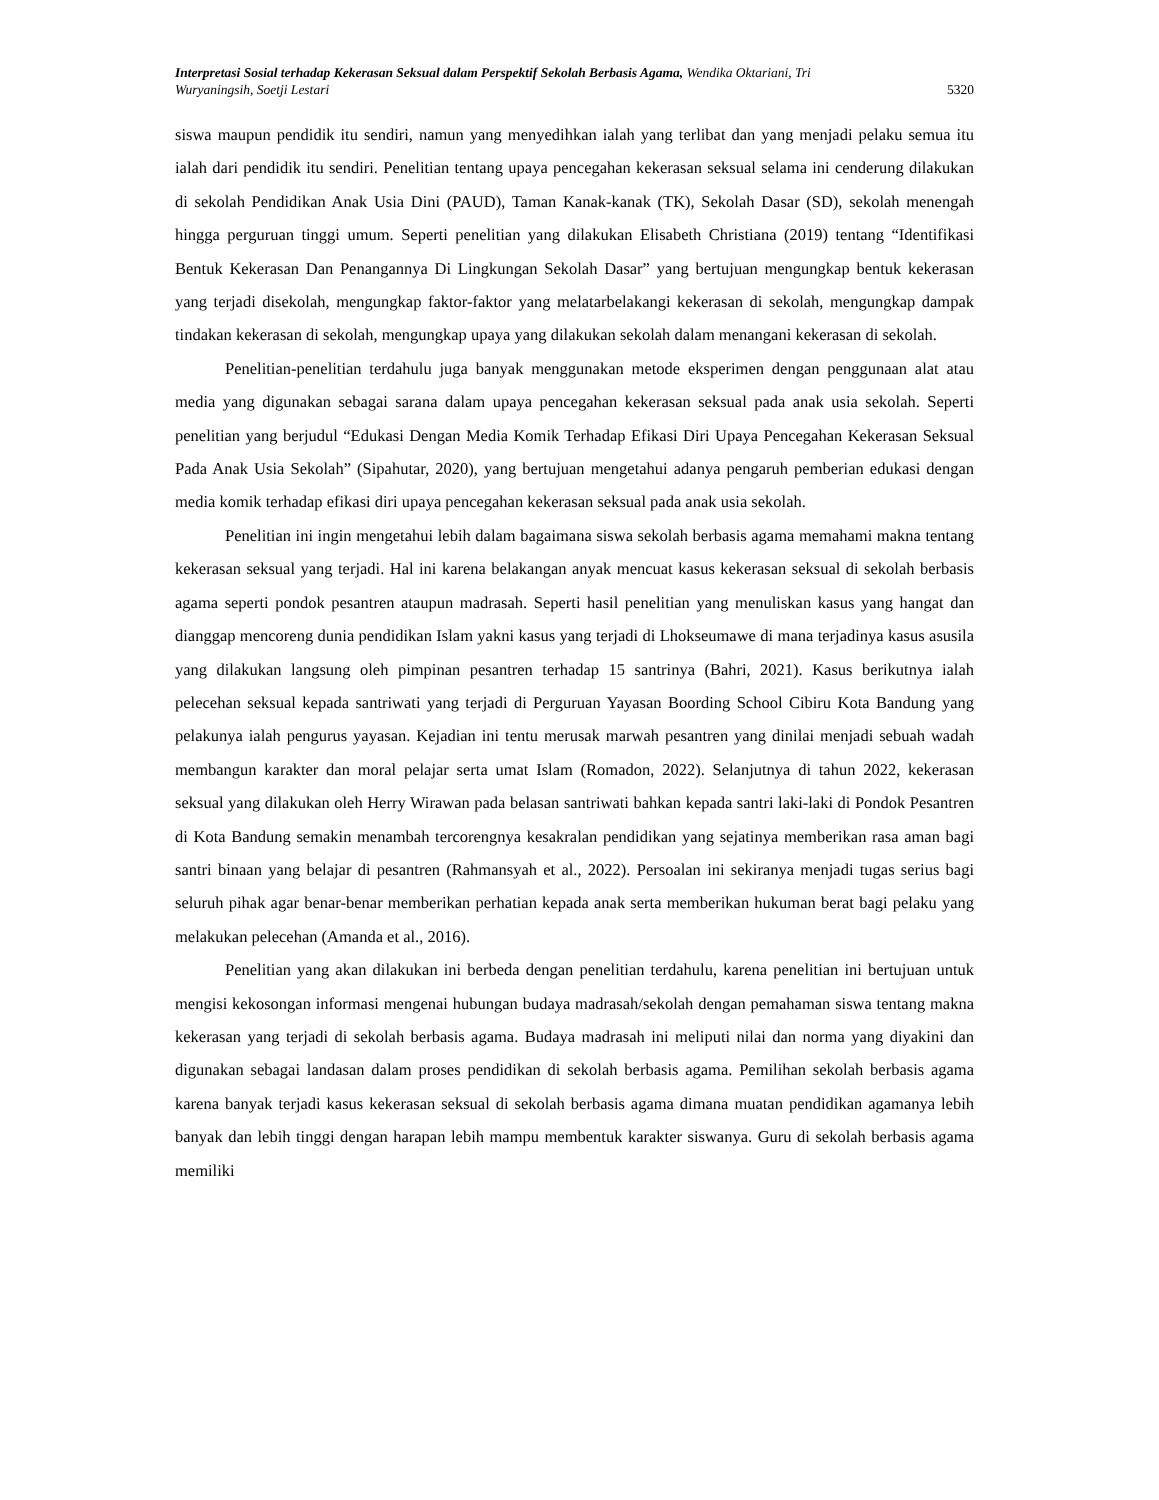Interpretasi Sosial terhadap Kekerasan Seksual dalam Perspektif Sekolah Berbasis Agama, Wendika Oktariani, Tri
Wuryaningsih, Soetji Lestari 5320
siswa maupun pendidik itu sendiri, namun yang menyedihkan ialah yang terlibat dan yang menjadi pelaku semua itu ialah dari pendidik itu sendiri. Penelitian tentang upaya pencegahan kekerasan seksual selama ini cenderung dilakukan di sekolah Pendidikan Anak Usia Dini (PAUD), Taman Kanak-kanak (TK), Sekolah Dasar (SD), sekolah menengah hingga perguruan tinggi umum. Seperti penelitian yang dilakukan Elisabeth Christiana (2019) tentang “Identifikasi Bentuk Kekerasan Dan Penangannya Di Lingkungan Sekolah Dasar” yang bertujuan mengungkap bentuk kekerasan yang terjadi disekolah, mengungkap faktor-faktor yang melatarbelakangi kekerasan di sekolah, mengungkap dampak tindakan kekerasan di sekolah, mengungkap upaya yang dilakukan sekolah dalam menangani kekerasan di sekolah.
Penelitian-penelitian terdahulu juga banyak menggunakan metode eksperimen dengan penggunaan alat atau media yang digunakan sebagai sarana dalam upaya pencegahan kekerasan seksual pada anak usia sekolah. Seperti penelitian yang berjudul “Edukasi Dengan Media Komik Terhadap Efikasi Diri Upaya Pencegahan Kekerasan Seksual Pada Anak Usia Sekolah” (Sipahutar, 2020), yang bertujuan mengetahui adanya pengaruh pemberian edukasi dengan media komik terhadap efikasi diri upaya pencegahan kekerasan seksual pada anak usia sekolah.
Penelitian ini ingin mengetahui lebih dalam bagaimana siswa sekolah berbasis agama memahami makna tentang kekerasan seksual yang terjadi. Hal ini karena belakangan anyak mencuat kasus kekerasan seksual di sekolah berbasis agama seperti pondok pesantren ataupun madrasah. Seperti hasil penelitian yang menuliskan kasus yang hangat dan dianggap mencoreng dunia pendidikan Islam yakni kasus yang terjadi di Lhokseumawe di mana terjadinya kasus asusila yang dilakukan langsung oleh pimpinan pesantren terhadap 15 santrinya (Bahri, 2021). Kasus berikutnya ialah pelecehan seksual kepada santriwati yang terjadi di Perguruan Yayasan Boording School Cibiru Kota Bandung yang pelakunya ialah pengurus yayasan. Kejadian ini tentu merusak marwah pesantren yang dinilai menjadi sebuah wadah membangun karakter dan moral pelajar serta umat Islam (Romadon, 2022). Selanjutnya di tahun 2022, kekerasan seksual yang dilakukan oleh Herry Wirawan pada belasan santriwati bahkan kepada santri laki-laki di Pondok Pesantren di Kota Bandung semakin menambah tercorengnya kesakralan pendidikan yang sejatinya memberikan rasa aman bagi santri binaan yang belajar di pesantren (Rahmansyah et al., 2022). Persoalan ini sekiranya menjadi tugas serius bagi seluruh pihak agar benar-benar memberikan perhatian kepada anak serta memberikan hukuman berat bagi pelaku yang melakukan pelecehan (Amanda et al., 2016).
Penelitian yang akan dilakukan ini berbeda dengan penelitian terdahulu, karena penelitian ini bertujuan untuk mengisi kekosongan informasi mengenai hubungan budaya madrasah/sekolah dengan pemahaman siswa tentang makna kekerasan yang terjadi di sekolah berbasis agama. Budaya madrasah ini meliputi nilai dan norma yang diyakini dan digunakan sebagai landasan dalam proses pendidikan di sekolah berbasis agama. Pemilihan sekolah berbasis agama karena banyak terjadi kasus kekerasan seksual di sekolah berbasis agama dimana muatan pendidikan agamanya lebih banyak dan lebih tinggi dengan harapan lebih mampu membentuk karakter siswanya. Guru di sekolah berbasis agama memiliki